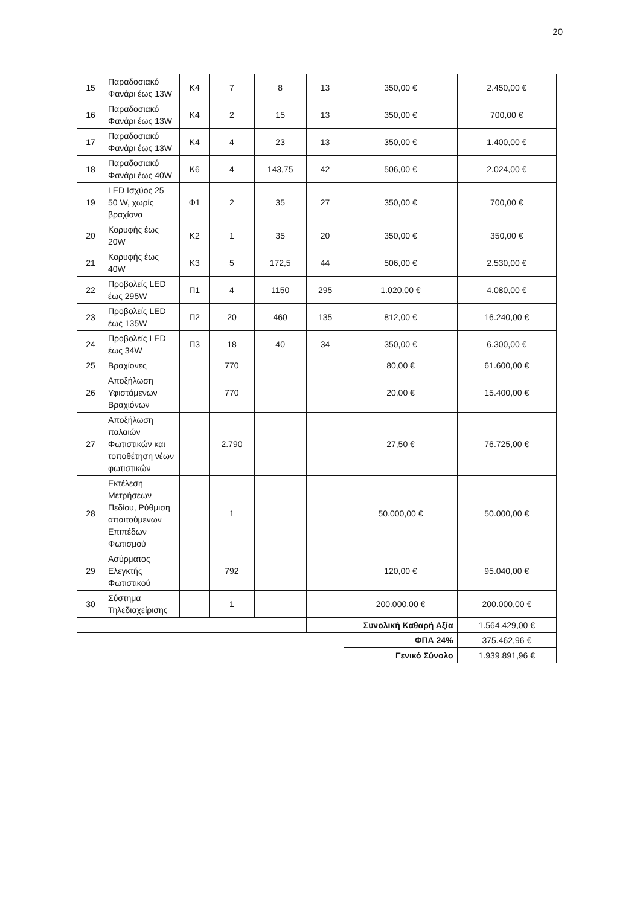20
| 15 | Παραδοσιακό Φανάρι έως 13W | Κ4 | 7 | 8 | 13 | 350,00 € | 2.450,00 € |
| 16 | Παραδοσιακό Φανάρι έως 13W | Κ4 | 2 | 15 | 13 | 350,00 € | 700,00 € |
| 17 | Παραδοσιακό Φανάρι έως 13W | Κ4 | 4 | 23 | 13 | 350,00 € | 1.400,00 € |
| 18 | Παραδοσιακό Φανάρι έως 40W | Κ6 | 4 | 143,75 | 42 | 506,00 € | 2.024,00 € |
| 19 | LED Ισχύος 25–50 W, χωρίς βραχίονα | Φ1 | 2 | 35 | 27 | 350,00 € | 700,00 € |
| 20 | Κορυφής έως 20W | Κ2 | 1 | 35 | 20 | 350,00 € | 350,00 € |
| 21 | Κορυφής έως 40W | Κ3 | 5 | 172,5 | 44 | 506,00 € | 2.530,00 € |
| 22 | Προβολείς LED έως 295W | Π1 | 4 | 1150 | 295 | 1.020,00 € | 4.080,00 € |
| 23 | Προβολείς LED έως 135W | Π2 | 20 | 460 | 135 | 812,00 € | 16.240,00 € |
| 24 | Προβολείς LED έως 34W | Π3 | 18 | 40 | 34 | 350,00 € | 6.300,00 € |
| 25 | Βραχίονες | | 770 | | | 80,00 € | 61.600,00 € |
| 26 | Αποξήλωση Υφιστάμενων Βραχιόνων | | 770 | | | 20,00 € | 15.400,00 € |
| 27 | Αποξήλωση παλαιών Φωτιστικών και τοποθέτηση νέων φωτιστικών | | 2.790 | | | 27,50 € | 76.725,00 € |
| 28 | Εκτέλεση Μετρήσεων Πεδίου, Ρύθμιση απαιτούμενων Επιπέδων Φωτισμού | | 1 | | | 50.000,00 € | 50.000,00 € |
| 29 | Ασύρματος Ελεγκτής Φωτιστικού | | 792 | | | 120,00 € | 95.040,00 € |
| 30 | Σύστημα Τηλεδιαχείρισης | | 1 | | | 200.000,00 € | 200.000,00 € |
| | | | | | Συνολική Καθαρή Αξία | | 1.564.429,00 € |
| | | | | | | ΦΠΑ 24% | 375.462,96 € |
| | | | | | | Γενικό Σύνολο | 1.939.891,96 € |